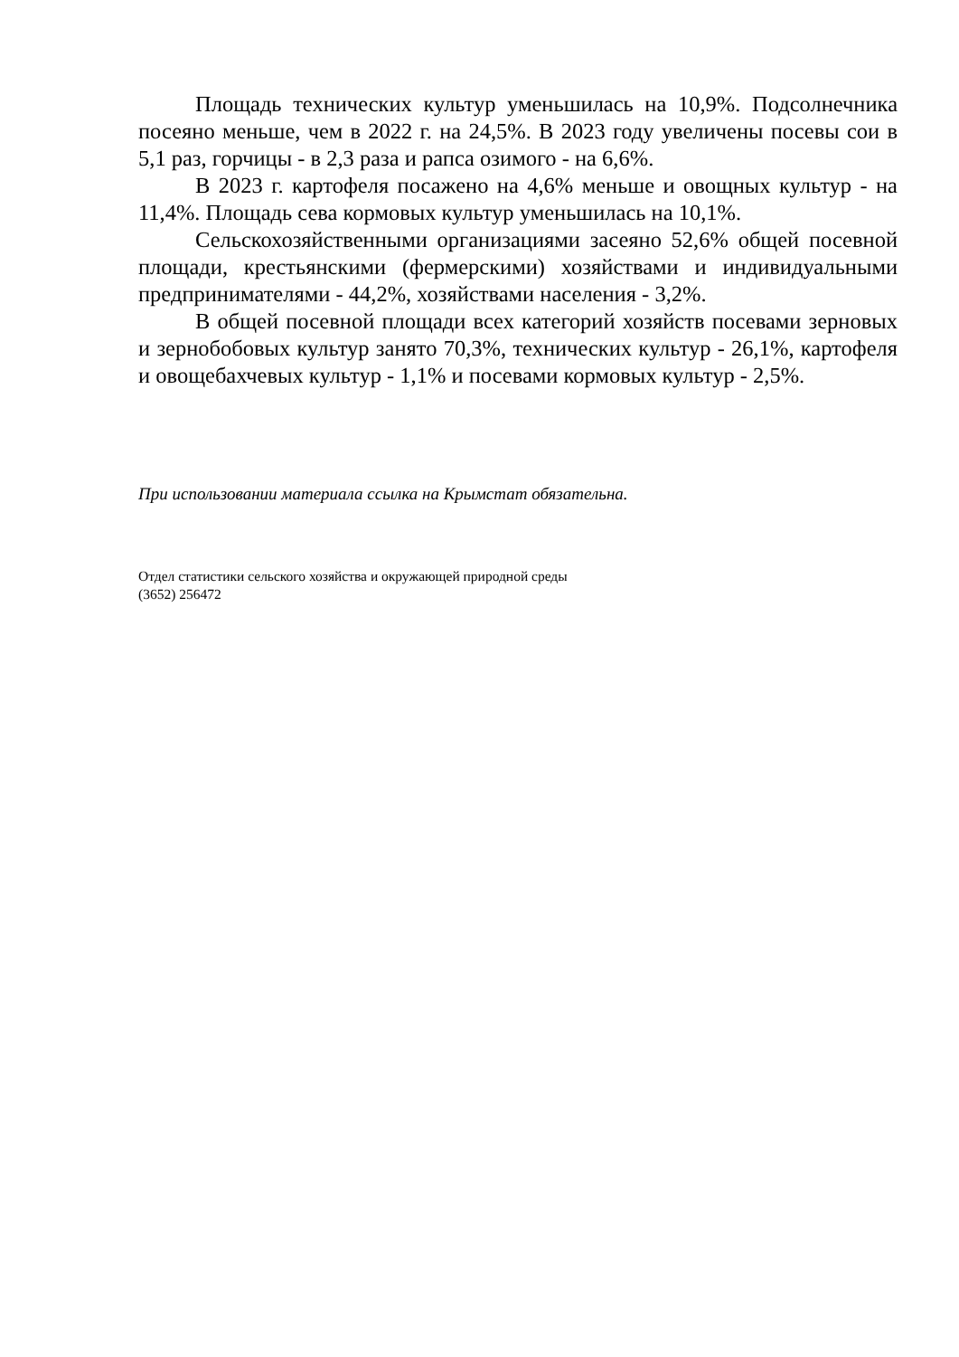Площадь технических культур уменьшилась на 10,9%. Подсолнечника посеяно меньше, чем в 2022 г. на 24,5%. В 2023 году увеличены посевы сои в 5,1 раз, горчицы - в 2,3 раза и рапса озимого - на 6,6%.
В 2023 г. картофеля посажено на 4,6% меньше и овощных культур - на 11,4%. Площадь сева кормовых культур уменьшилась на 10,1%.
Сельскохозяйственными организациями засеяно 52,6% общей посевной площади, крестьянскими (фермерскими) хозяйствами и индивидуальными предпринимателями - 44,2%, хозяйствами населения - 3,2%.
В общей посевной площади всех категорий хозяйств посевами зерновых и зернобобовых культур занято 70,3%, технических культур - 26,1%, картофеля и овощебахчевых культур - 1,1% и посевами кормовых культур - 2,5%.
При использовании материала ссылка на Крымстат обязательна.
Отдел статистики сельского хозяйства и окружающей природной среды
(3652) 256472